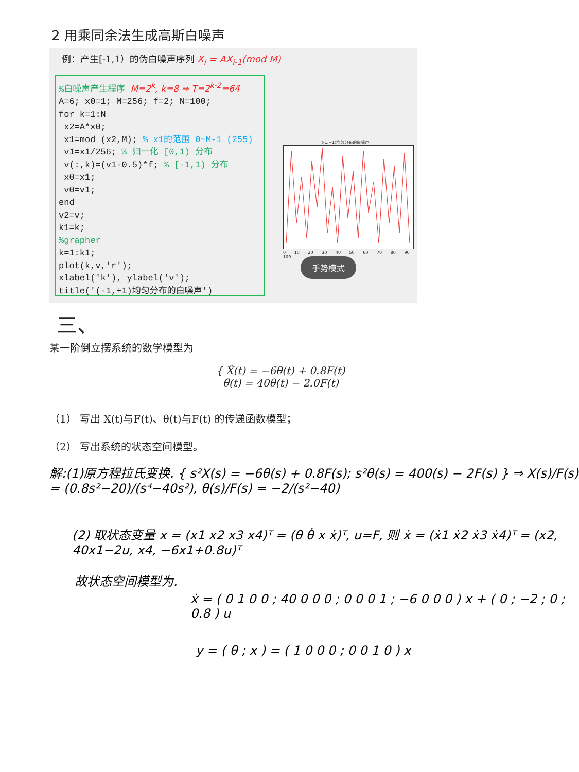2 用乘同余法生成高斯白噪声
例：产生[-1,1）的伪白噪声序列 X<sub>i</sub> = AX<sub>i-1</sub>(mod M)
%白噪声产生程序 M=2<sup>k</sup>, k=8 ⇒ T=2<sup>k-2</sup>=64 A=6; x0=1; M=256; f=2; N=100; for k=1:N x2=A*x0; x1=mod (x2,M); % x1的范围 0~M-1 (255) v1=x1/256; % 归一化 [0,1) 分布 v(:,k)=(v1-0.5)*f; % [-1,1) 分布 x0=x1; v0=v1; end v2=v; k1=k; %grapher k=1:k1; plot(k,v,'r'); xlabel('k'), ylabel('v'); title('(-1,+1)均匀分布的白噪声')
(-1,+1)均匀分布的白噪声
0 10 20 30 40 50 60 70 80 90 100
手势模式
三、
某一阶倒立摆系统的数学模型为
{ Ẍ(t) = −6θ(t) + 0.8F(t)
θ̈(t) = 40θ(t) − 2.0F(t)
（1） 写出 X(t)与F(t)、θ(t)与F(t) 的传递函数模型；
（2） 写出系统的状态空间模型。
解:(1)原方程拉氏变换. { s²X(s) = −6θ(s) + 0.8F(s); s²θ(s) = 400(s) − 2F(s) } ⇒ X(s)/F(s) = (0.8s²−20)/(s⁴−40s²), θ(s)/F(s) = −2/(s²−40)
(2) 取状态变量 x = (x1 x2 x3 x4)ᵀ = (θ θ̇ x ẋ)ᵀ, u=F, 则 ẋ = (ẋ1 ẋ2 ẋ3 ẋ4)ᵀ = (x2, 40x1−2u, x4, −6x1+0.8u)ᵀ
故状态空间模型为.
ẋ = ( 0 1 0 0 ; 40 0 0 0 ; 0 0 0 1 ; −6 0 0 0 ) x + ( 0 ; −2 ; 0 ; 0.8 ) u
y = ( θ ; x ) = ( 1 0 0 0 ; 0 0 1 0 ) x